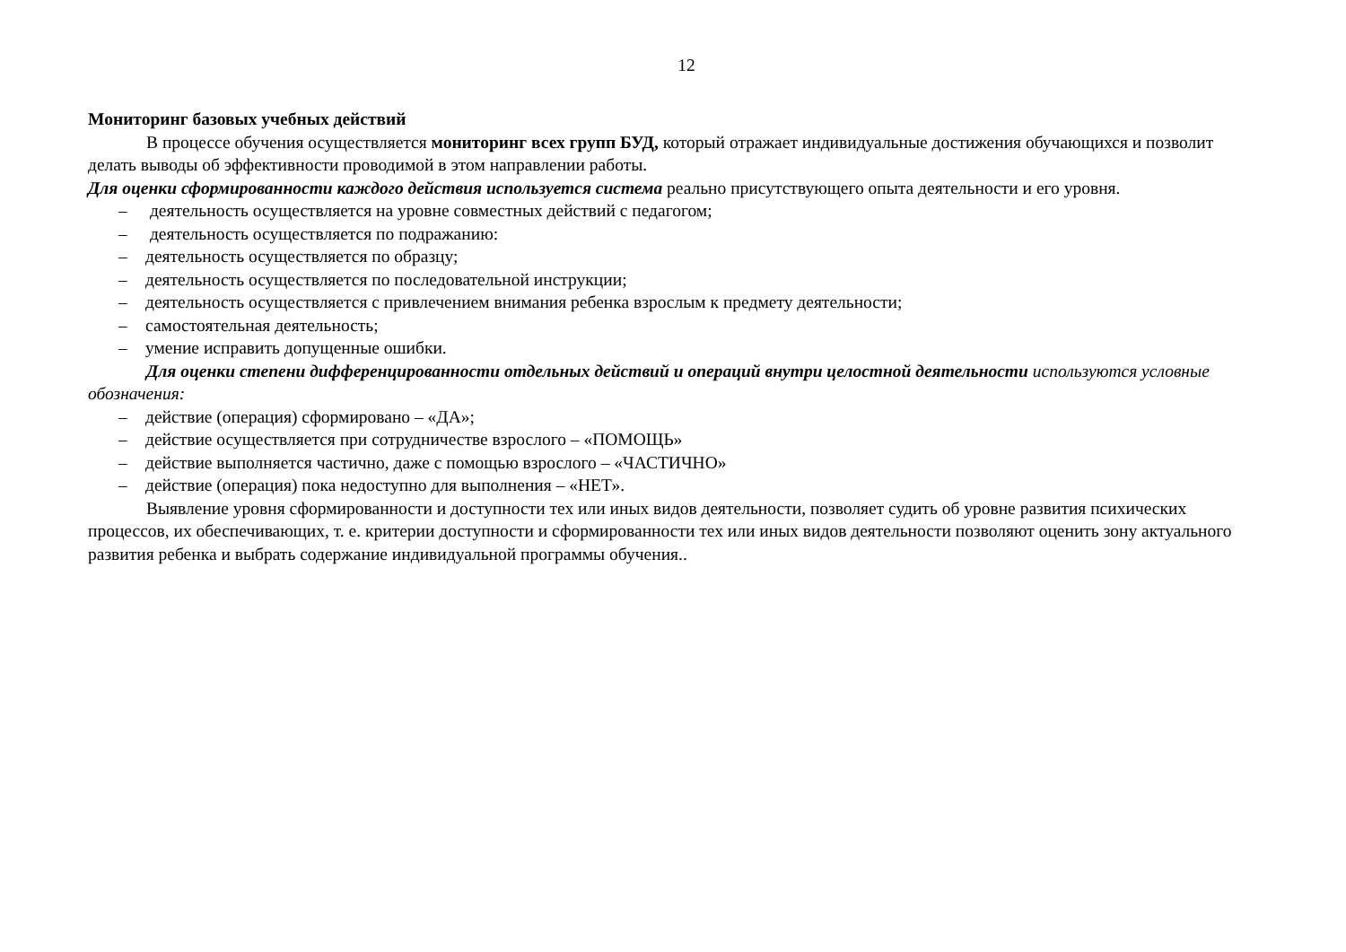12
Мониторинг базовых учебных действий
В процессе обучения осуществляется мониторинг всех групп БУД, который отражает индивидуальные достижения обучающихся и позволит делать выводы об эффективности проводимой в этом направлении работы.
Для оценки сформированности каждого действия используется система реально присутствующего опыта деятельности и его уровня.
– деятельность осуществляется на уровне совместных действий с педагогом;
– деятельность осуществляется по подражанию:
– деятельность осуществляется по образцу;
– деятельность осуществляется по последовательной инструкции;
– деятельность осуществляется с привлечением внимания ребенка взрослым к предмету деятельности;
– самостоятельная деятельность;
– умение исправить допущенные ошибки.
Для оценки степени дифференцированности отдельных действий и операций внутри целостной деятельности используются условные обозначения:
– действие (операция) сформировано – «ДА»;
– действие осуществляется при сотрудничестве взрослого – «ПОМОЩЬ»
– действие выполняется частично, даже с помощью взрослого – «ЧАСТИЧНО»
– действие (операция) пока недоступно для выполнения – «НЕТ».
Выявление уровня сформированности и доступности тех или иных видов деятельности, позволяет судить об уровне развития психических процессов, их обеспечивающих, т. е. критерии доступности и сформированности тех или иных видов деятельности позволяют оценить зону актуального развития ребенка и выбрать содержание индивидуальной программы обучения..